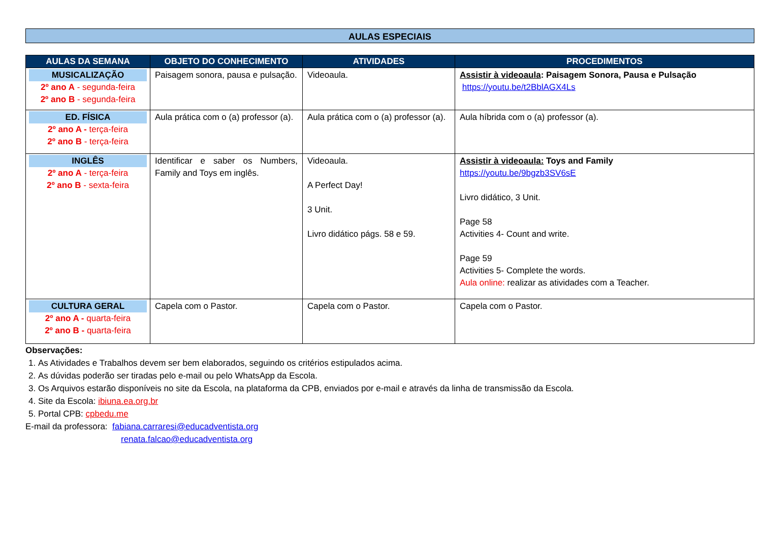AULAS ESPECIAIS
| AULAS DA SEMANA | OBJETO DO CONHECIMENTO | ATIVIDADES | PROCEDIMENTOS |
| --- | --- | --- | --- |
| MUSICALIZAÇÃO 2º ano A - segunda-feira 2º ano B - segunda-feira | Paisagem sonora, pausa e pulsação. | Videoaula. | Assistir à videoaula : Paisagem Sonora, Pausa e Pulsação https://youtu.be/t2BblAGX4Ls |
| ED. FÍSICA 2º ano A - terça-feira 2º ano B - terça-feira | Aula prática com o (a) professor (a). | Aula prática com o (a) professor (a). | Aula híbrida com o (a) professor (a). |
| INGLÊS 2º ano A - terça-feira 2º ano B - sexta-feira | Identificar e saber os Numbers, Family and Toys em inglês. | Videoaula. A Perfect Day! 3 Unit. Livro didático págs. 58 e 59. | Assistir à videoaula: Toys and Family https://youtu.be/9bgzb3SV6sE Livro didático, 3 Unit. Page 58 Activities 4- Count and write. Page 59 Activities 5- Complete the words. Aula online: realizar as atividades com a Teacher. |
| CULTURA GERAL 2º ano A - quarta-feira 2º ano B - quarta-feira | Capela com o Pastor. | Capela com o Pastor. | Capela com o Pastor. |
Observações:
1. As Atividades e Trabalhos devem ser bem elaborados, seguindo os critérios estipulados acima.
2. As dúvidas poderão ser tiradas pelo e-mail ou pelo WhatsApp da Escola.
3. Os Arquivos estarão disponíveis no site da Escola, na plataforma da CPB, enviados por e-mail e através da linha de transmissão da Escola.
4. Site da Escola: ibiuna.ea.org.br
5. Portal CPB: cpbedu.me
E-mail da professora: fabiana.carraresi@educadventista.org
renata.falcao@educadventista.org